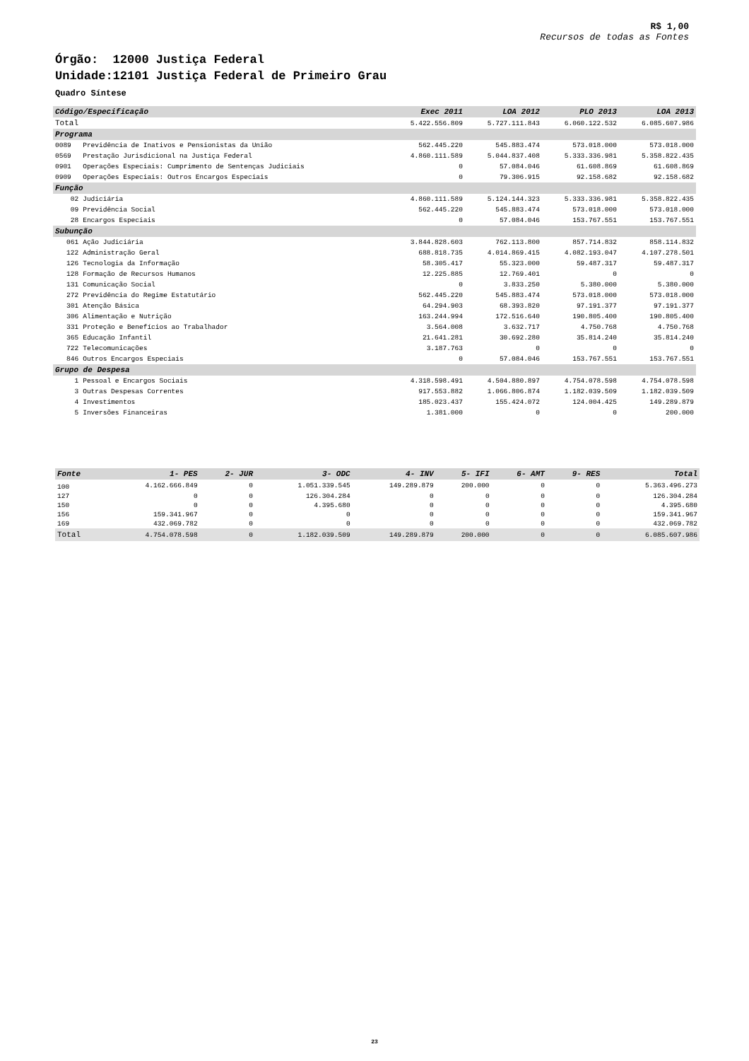R$ 1,00
Recursos de todas as Fontes
Órgão: 12000 Justiça Federal
Unidade:12101 Justiça Federal de Primeiro Grau
Quadro Síntese
| Código/Especificação | | Exec 2011 | LOA 2012 | PLO 2013 | LOA 2013 |
| --- | --- | --- | --- | --- | --- |
| Total | | 5.422.556.809 | 5.727.111.843 | 6.060.122.532 | 6.085.607.986 |
| Programa | | | | | |
| 0089 | Previdência de Inativos e Pensionistas da União | 562.445.220 | 545.883.474 | 573.018.000 | 573.018.000 |
| 0569 | Prestação Jurisdicional na Justiça Federal | 4.860.111.589 | 5.044.837.408 | 5.333.336.981 | 5.358.822.435 |
| 0901 | Operações Especiais: Cumprimento de Sentenças Judiciais | 0 | 57.084.046 | 61.608.869 | 61.608.869 |
| 0909 | Operações Especiais: Outros Encargos Especiais | 0 | 79.306.915 | 92.158.682 | 92.158.682 |
| Função | | | | | |
| 02 | Judiciária | 4.860.111.589 | 5.124.144.323 | 5.333.336.981 | 5.358.822.435 |
| 09 | Previdência Social | 562.445.220 | 545.883.474 | 573.018.000 | 573.018.000 |
| 28 | Encargos Especiais | 0 | 57.084.046 | 153.767.551 | 153.767.551 |
| Subunção | | | | | |
| 061 | Ação Judiciária | 3.844.828.603 | 762.113.800 | 857.714.832 | 858.114.832 |
| 122 | Administração Geral | 688.818.735 | 4.014.869.415 | 4.082.193.047 | 4.107.278.501 |
| 126 | Tecnologia da Informação | 58.305.417 | 55.323.000 | 59.487.317 | 59.487.317 |
| 128 | Formação de Recursos Humanos | 12.225.885 | 12.769.401 | 0 | 0 |
| 131 | Comunicação Social | 0 | 3.833.250 | 5.380.000 | 5.380.000 |
| 272 | Previdência do Regime Estatutário | 562.445.220 | 545.883.474 | 573.018.000 | 573.018.000 |
| 301 | Atenção Básica | 64.294.903 | 68.393.820 | 97.191.377 | 97.191.377 |
| 306 | Alimentação e Nutrição | 163.244.994 | 172.516.640 | 190.805.400 | 190.805.400 |
| 331 | Proteção e Benefícios ao Trabalhador | 3.564.008 | 3.632.717 | 4.750.768 | 4.750.768 |
| 365 | Educação Infantil | 21.641.281 | 30.692.280 | 35.814.240 | 35.814.240 |
| 722 | Telecomunicações | 3.187.763 | 0 | 0 | 0 |
| 846 | Outros Encargos Especiais | 0 | 57.084.046 | 153.767.551 | 153.767.551 |
| Grupo de Despesa | | | | | |
| 1 | Pessoal e Encargos Sociais | 4.318.598.491 | 4.504.880.897 | 4.754.078.598 | 4.754.078.598 |
| 3 | Outras Despesas Correntes | 917.553.882 | 1.066.806.874 | 1.182.039.509 | 1.182.039.509 |
| 4 | Investimentos | 185.023.437 | 155.424.072 | 124.004.425 | 149.289.879 |
| 5 | Inversões Financeiras | 1.381.000 | 0 | 0 | 200.000 |
| Fonte | 1- PES | 2- JUR | 3- ODC | 4- INV | 5- IFI | 6- AMT | 9- RES | Total |
| --- | --- | --- | --- | --- | --- | --- | --- | --- |
| 100 | 4.162.666.849 | 0 | 1.051.339.545 | 149.289.879 | 200.000 | 0 | 0 | 5.363.496.273 |
| 127 | 0 | 0 | 126.304.284 | 0 | 0 | 0 | 0 | 126.304.284 |
| 150 | 0 | 0 | 4.395.680 | 0 | 0 | 0 | 0 | 4.395.680 |
| 156 | 159.341.967 | 0 | 0 | 0 | 0 | 0 | 0 | 159.341.967 |
| 169 | 432.069.782 | 0 | 0 | 0 | 0 | 0 | 0 | 432.069.782 |
| Total | 4.754.078.598 | 0 | 1.182.039.509 | 149.289.879 | 200.000 | 0 | 0 | 6.085.607.986 |
23